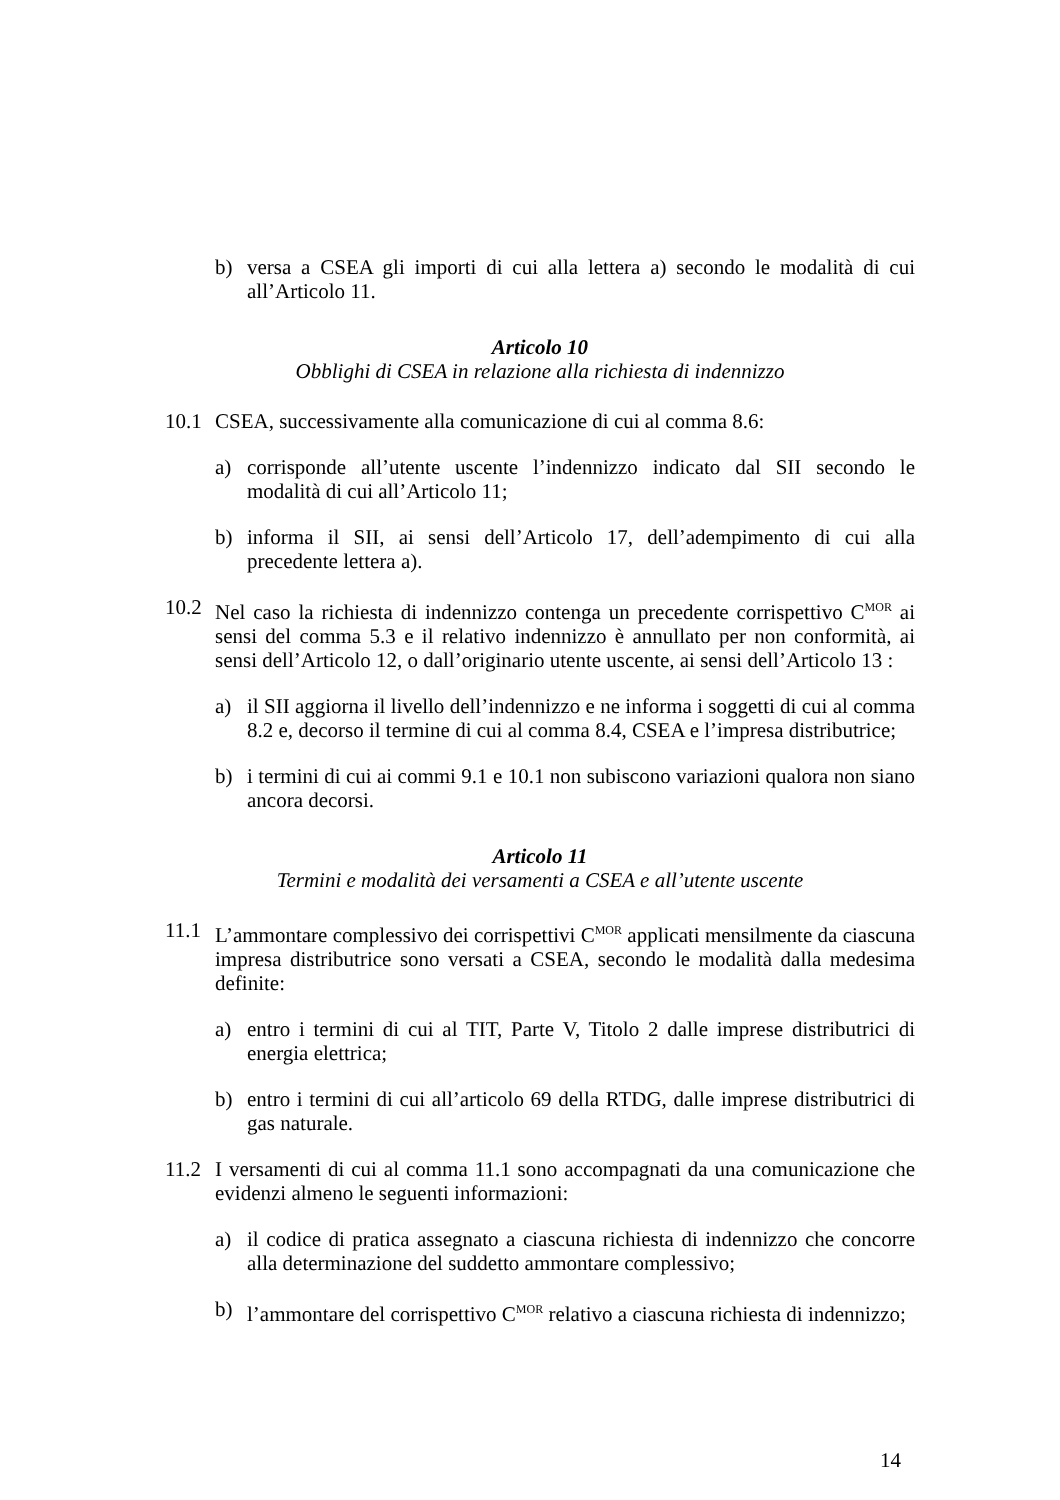b) versa a CSEA gli importi di cui alla lettera a) secondo le modalità di cui all’Articolo 11.
Articolo 10
Obblighi di CSEA in relazione alla richiesta di indennizzo
10.1 CSEA, successivamente alla comunicazione di cui al comma 8.6:
a) corrisponde all’utente uscente l’indennizzo indicato dal SII secondo le modalità di cui all’Articolo 11;
b) informa il SII, ai sensi dell’Articolo 17, dell’adempimento di cui alla precedente lettera a).
10.2 Nel caso la richiesta di indennizzo contenga un precedente corrispettivo C<sup>MOR</sup> ai sensi del comma 5.3 e il relativo indennizzo è annullato per non conformità, ai sensi dell’Articolo 12, o dall’originario utente uscente, ai sensi dell’Articolo 13 :
a) il SII aggiorna il livello dell’indennizzo e ne informa i soggetti di cui al comma 8.2 e, decorso il termine di cui al comma 8.4, CSEA e l’impresa distributrice;
b) i termini di cui ai commi 9.1 e 10.1 non subiscono variazioni qualora non siano ancora decorsi.
Articolo 11
Termini e modalità dei versamenti a CSEA e all’utente uscente
11.1 L’ammontare complessivo dei corrispettivi C<sup>MOR</sup> applicati mensilmente da ciascuna impresa distributrice sono versati a CSEA, secondo le modalità dalla medesima definite:
a) entro i termini di cui al TIT, Parte V, Titolo 2 dalle imprese distributrici di energia elettrica;
b) entro i termini di cui all’articolo 69 della RTDG, dalle imprese distributrici di gas naturale.
11.2 I versamenti di cui al comma 11.1 sono accompagnati da una comunicazione che evidenzi almeno le seguenti informazioni:
a) il codice di pratica assegnato a ciascuna richiesta di indennizzo che concorre alla determinazione del suddetto ammontare complessivo;
b) l’ammontare del corrispettivo C<sup>MOR</sup> relativo a ciascuna richiesta di indennizzo;
14